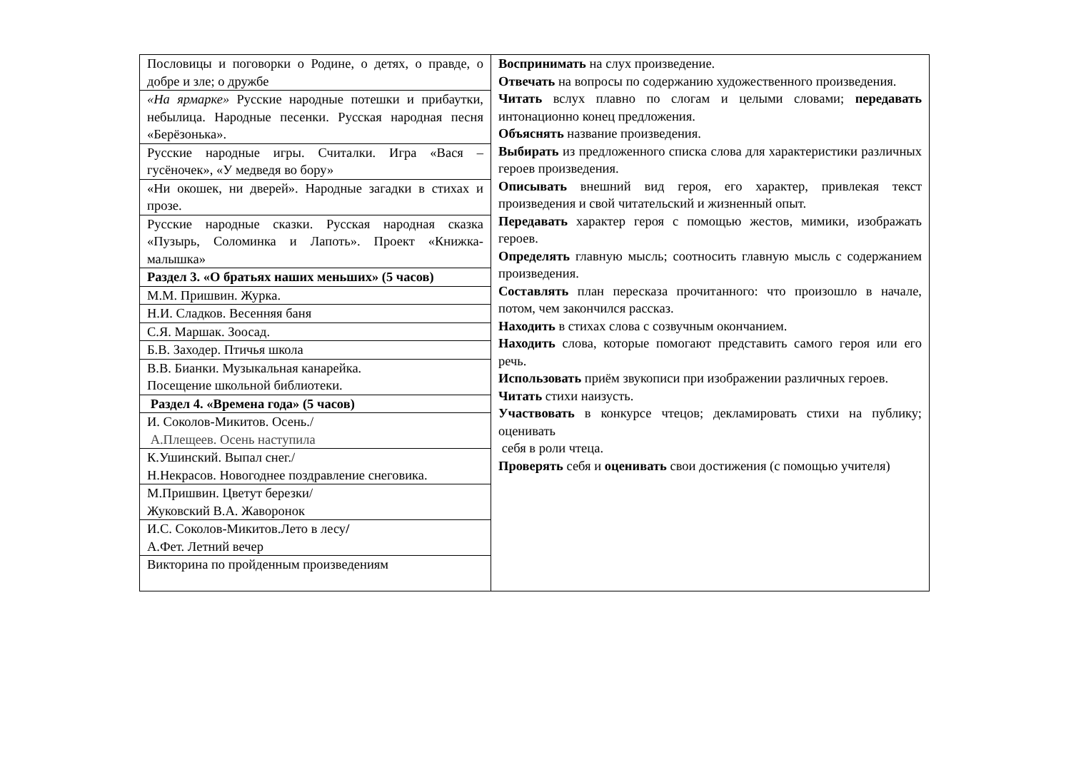| Пословицы и поговорки о Родине, о детях, о правде, о добре и зле; о дружбе | Воспринимать на слух произведение. Отвечать на вопросы по содержанию художественного произведения. Читать вслух плавно по слогам и целыми словами; передавать интонационно конец предложения. Объяснять название произведения. Выбирать из предложенного списка слова для характеристики различных героев произведения. Описывать внешний вид героя, его характер, привлекая текст произведения и свой читательский и жизненный опыт. Передавать характер героя с помощью жестов, мимики, изображать героев. Определять главную мысль; соотносить главную мысль с содержанием произведения. Составлять план пересказа прочитанного: что произошло в начале, потом, чем закончился рассказ. Находить в стихах слова с созвучным окончанием. Находить слова, которые помогают представить самого героя или его речь. Использовать приём звукописи при изображении различных героев. Читать стихи наизусть. Участвовать в конкурсе чтецов; декламировать стихи на публику; оценивать себя в роли чтеца. Проверять себя и оценивать свои достижения (с помощью учителя) |
| «На ярмарке» Русские народные потешки и прибаутки, небылица. Народные песенки. Русская народная песня «Берёзонька». | |
| Русские народные игры. Считалки. Игра «Вася – гусёночек», «У медведя во бору» | |
| «Ни окошек, ни дверей». Народные загадки в стихах и прозе. | |
| Русские народные сказки. Русская народная сказка «Пузырь, Соломинка и Лапоть». Проект «Книжка-малышка» | |
| Раздел 3. «О братьях наших меньших» (5 часов) | |
| М.М. Пришвин. Журка. | |
| Н.И. Сладков. Весенняя баня | |
| С.Я. Маршак. Зоосад. | |
| Б.В. Заходер. Птичья школа | |
| В.В. Бианки. Музыкальная канарейка. Посещение школьной библиотеки. | |
| Раздел 4. «Времена года» (5 часов) | |
| И. Соколов-Микитов. Осень./ А.Плещеев. Осень наступила | |
| К.Ушинский. Выпал снег./ Н.Некрасов. Новогоднее поздравление снеговика. | |
| М.Пришвин. Цветут березки/ Жуковский В.А. Жаворонок | |
| И.С. Соколов-Микитов.Лето в лесу / А.Фет. Летний вечер | |
| Викторина по пройденным произведениям | |